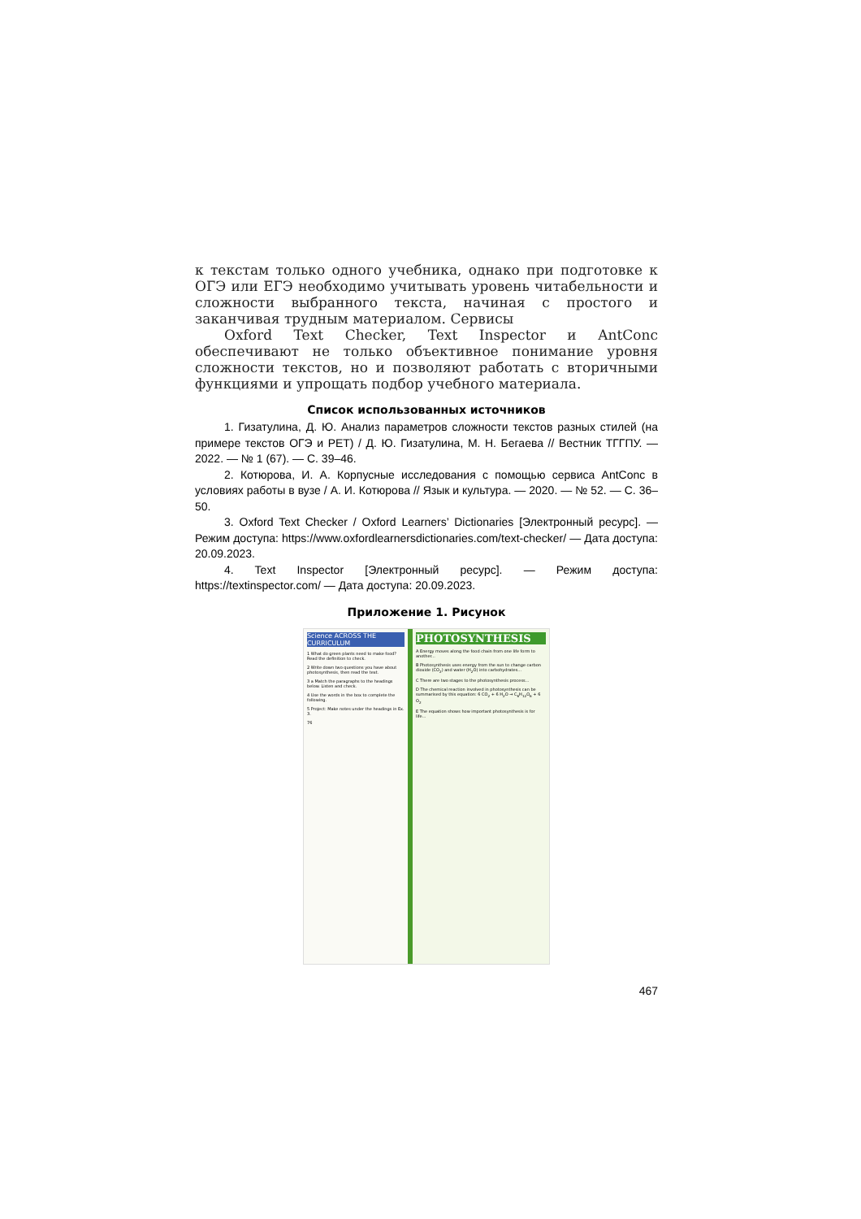к текстам только одного учебника, однако при подготовке к ОГЭ или ЕГЭ необходимо учитывать уровень читабельности и сложности выбранного текста, начиная с простого и заканчивая трудным материалом. Сервисы
Oxford Text Checker, Text Inspector и AntConc обеспечивают не только объективное понимание уровня сложности текстов, но и позволяют работать с вторичными функциями и упрощать подбор учебного материала.
Список использованных источников
1. Гизатулина, Д. Ю. Анализ параметров сложности текстов разных стилей (на примере текстов ОГЭ и PET) / Д. Ю. Гизатулина, М. Н. Бегаева // Вестник ТГГПУ. — 2022. — № 1 (67). — С. 39–46.
2. Котюрова, И. А. Корпусные исследования с помощью сервиса AntConc в условиях работы в вузе / А. И. Котюрова // Язык и культура. — 2020. — № 52. — С. 36–50.
3. Oxford Text Checker / Oxford Learners’ Dictionaries [Электронный ресурс]. — Режим доступа: https://www.oxfordlearnersdictionaries.com/text-checker/ — Дата доступа: 20.09.2023.
4. Text Inspector [Электронный ресурс]. — Режим доступа: https://textinspector.com/ — Дата доступа: 20.09.2023.
Приложение 1. Рисунок
Science ACROSS THE CURRICULUM
1 What do green plants need to make food? Read the definition to check.
2 Write down two questions you have about photosynthesis, then read the text.
3 a Match the paragraphs to the headings below. Listen and check.
4 Use the words in the box to complete the following.
5 Project: Make notes under the headings in Ex. 3.
76
PHOTOSYNTHESIS
A Energy moves along the food chain from one life form to another...
B Photosynthesis uses energy from the sun to change carbon dioxide (CO<sub>2</sub>) and water (H<sub>2</sub>O) into carbohydrates...
C There are two stages to the photosynthesis process...
D The chemical reaction involved in photosynthesis can be summarised by this equation: 6 CO<sub>2</sub> + 6 H<sub>2</sub>O → C<sub>6</sub>H<sub>12</sub>O<sub>6</sub> + 6 O<sub>2</sub>
E The equation shows how important photosynthesis is for life...
467